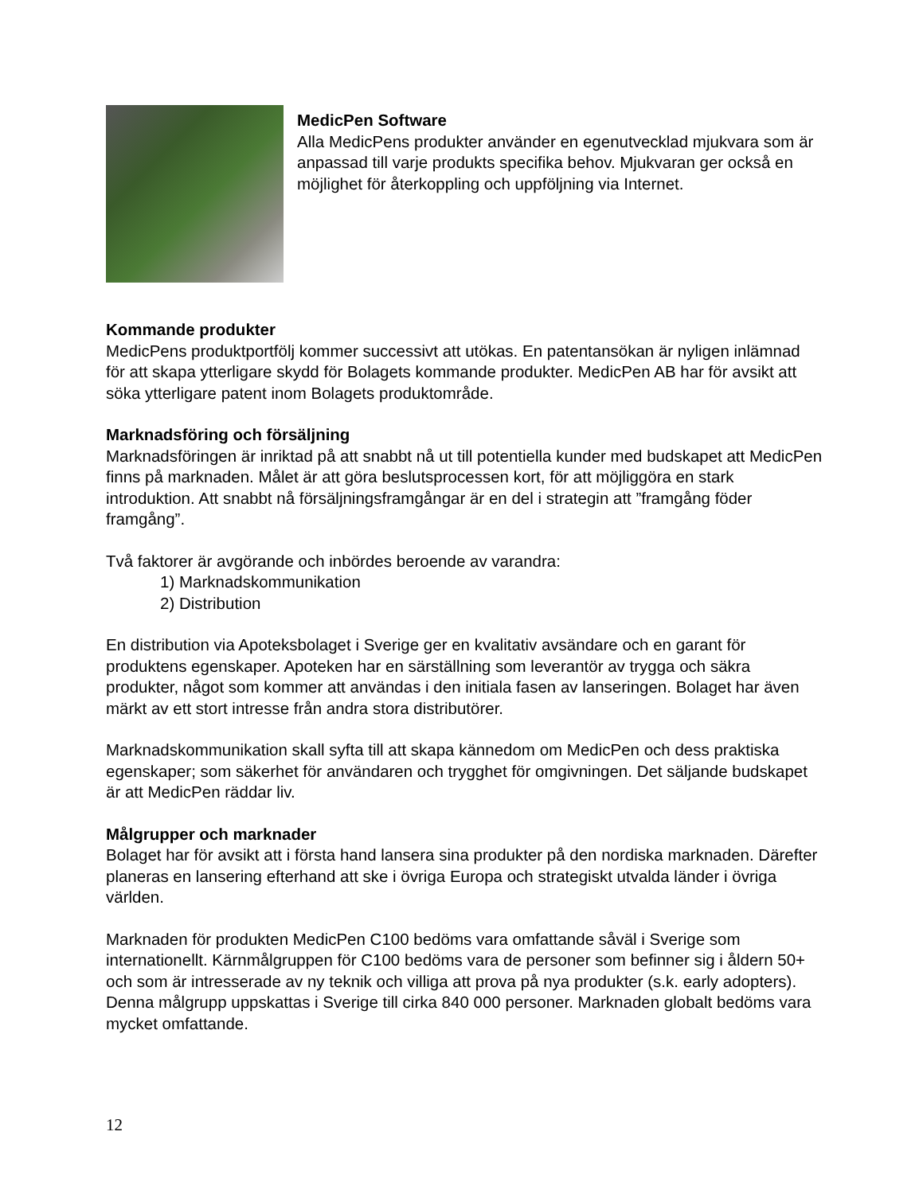MedicPen Software
Alla MedicPens produkter använder en egenutvecklad mjukvara som är anpassad till varje produkts specifika behov. Mjukvaran ger också en möjlighet för återkoppling och uppföljning via Internet.
Kommande produkter
MedicPens produktportfölj kommer successivt att utökas. En patentansökan är nyligen inlämnad för att skapa ytterligare skydd för Bolagets kommande produkter. MedicPen AB har för avsikt att söka ytterligare patent inom Bolagets produktområde.
Marknadsföring och försäljning
Marknadsföringen är inriktad på att snabbt nå ut till potentiella kunder med budskapet att MedicPen finns på marknaden. Målet är att göra beslutsprocessen kort, för att möjliggöra en stark introduktion. Att snabbt nå försäljningsframgångar är en del i strategin att ”framgång föder framgång”.
Två faktorer är avgörande och inbördes beroende av varandra:
1) Marknadskommunikation
2) Distribution
En distribution via Apoteksbolaget i Sverige ger en kvalitativ avsändare och en garant för produktens egenskaper. Apoteken har en särställning som leverantör av trygga och säkra produkter, något som kommer att användas i den initiala fasen av lanseringen. Bolaget har även märkt av ett stort intresse från andra stora distributörer.
Marknadskommunikation skall syfta till att skapa kännedom om MedicPen och dess praktiska egenskaper; som säkerhet för användaren och trygghet för omgivningen. Det säljande budskapet är att MedicPen räddar liv.
Målgrupper och marknader
Bolaget har för avsikt att i första hand lansera sina produkter på den nordiska marknaden. Därefter planeras en lansering efterhand att ske i övriga Europa och strategiskt utvalda länder i övriga världen.
Marknaden för produkten MedicPen C100 bedöms vara omfattande såväl i Sverige som internationellt. Kärnmålgruppen för C100 bedöms vara de personer som befinner sig i åldern 50+ och som är intresserade av ny teknik och villiga att prova på nya produkter (s.k. early adopters). Denna målgrupp uppskattas i Sverige till cirka 840 000 personer. Marknaden globalt bedöms vara mycket omfattande.
12